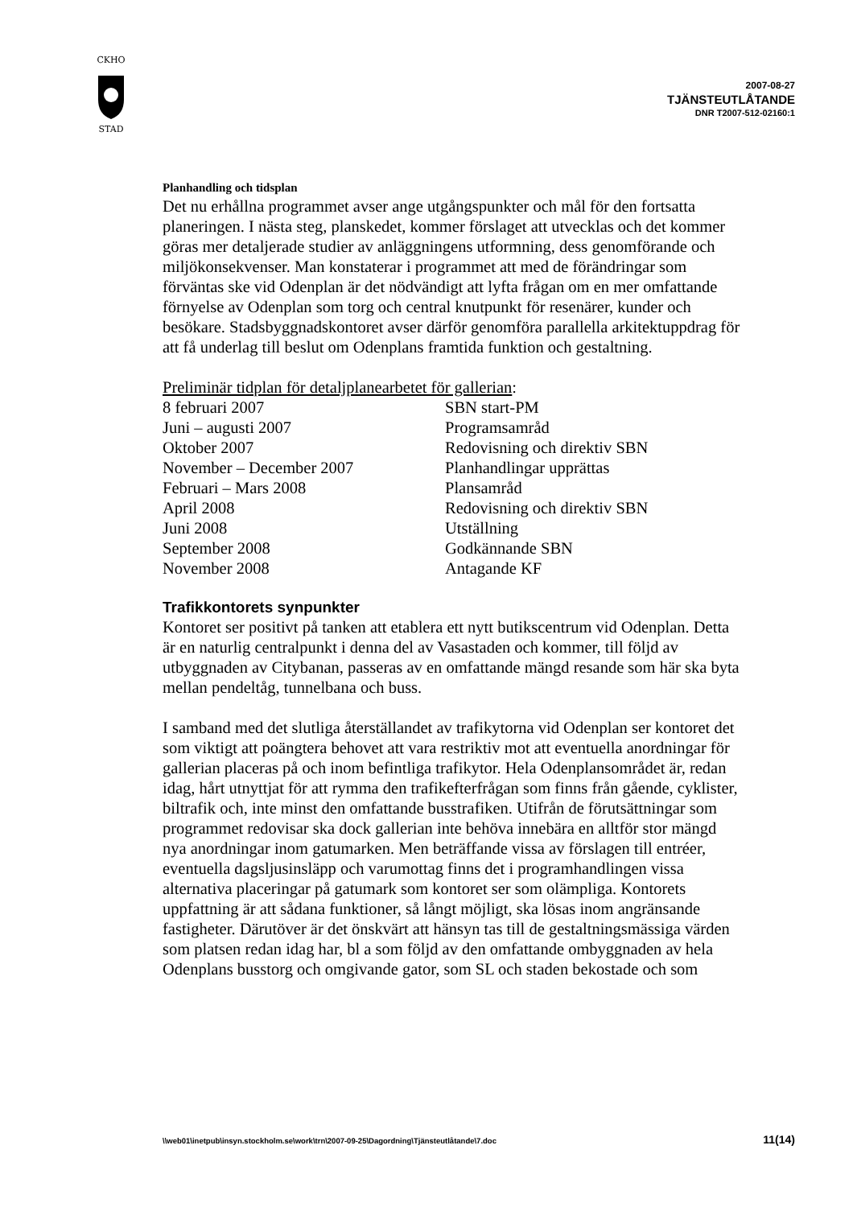CKHO
STAD
2007-08-27
TJÄNSTEUTLÅTANDE
DNR T2007-512-02160:1
Planhandling och tidsplan
Det nu erhållna programmet avser ange utgångspunkter och mål för den fortsatta planeringen. I nästa steg, planskedet, kommer förslaget att utvecklas och det kommer göras mer detaljerade studier av anläggningens utformning, dess genomförande och miljökonsekvenser. Man konstaterar i programmet att med de förändringar som förväntas ske vid Odenplan är det nödvändigt att lyfta frågan om en mer omfattande förnyelse av Odenplan som torg och central knutpunkt för resenärer, kunder och besökare. Stadsbyggnadskontoret avser därför genomföra parallella arkitektuppdrag för att få underlag till beslut om Odenplans framtida funktion och gestaltning.
Preliminär tidplan för detaljplanearbetet för gallerian:
| 8 februari 2007 | SBN start-PM |
| Juni – augusti 2007 | Programsamråd |
| Oktober 2007 | Redovisning och direktiv SBN |
| November – December 2007 | Planhandlingar upprättas |
| Februari – Mars 2008 | Plansamråd |
| April 2008 | Redovisning och direktiv SBN |
| Juni 2008 | Utställning |
| September 2008 | Godkännande SBN |
| November 2008 | Antagande KF |
Trafikkontorets synpunkter
Kontoret ser positivt på tanken att etablera ett nytt butikscentrum vid Odenplan. Detta är en naturlig centralpunkt i denna del av Vasastaden och kommer, till följd av utbyggnaden av Citybanan, passeras av en omfattande mängd resande som här ska byta mellan pendeltåg, tunnelbana och buss.
I samband med det slutliga återställandet av trafikytorna vid Odenplan ser kontoret det som viktigt att poängtera behovet att vara restriktiv mot att eventuella anordningar för gallerian placeras på och inom befintliga trafikytor. Hela Odenplansområdet är, redan idag, hårt utnyttjat för att rymma den trafikefterfrågan som finns från gående, cyklister, biltrafik och, inte minst den omfattande busstrafiken. Utifrån de förutsättningar som programmet redovisar ska dock gallerian inte behöva innebära en alltför stor mängd nya anordningar inom gatumarken. Men beträffande vissa av förslagen till entréer, eventuella dagsljusinsläpp och varumottag finns det i programhandlingen vissa alternativa placeringar på gatumark som kontoret ser som olämpliga. Kontorets uppfattning är att sådana funktioner, så långt möjligt, ska lösas inom angränsande fastigheter. Därutöver är det önskvärt att hänsyn tas till de gestaltningsmässiga värden som platsen redan idag har, bl a som följd av den omfattande ombyggnaden av hela Odenplans busstorg och omgivande gator, som SL och staden bekostade och som
\\web01\inetpub\insyn.stockholm.se\work\trn\2007-09-25\Dagordning\Tjänsteutlåtande\7.doc 11(14)